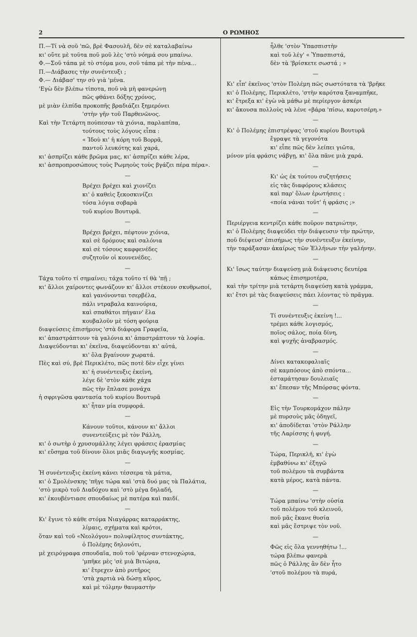2 Ο ΡΩΜΗΟΣ
Π.—Τί νὰ σοῦ 'πῶ, βρὲ Φασουλῆ, δὲν σὲ καταλαβαίνω
κι' οὔτε μὲ τοῦτα ποῦ μοῦ λὲς 'στὸ νόημά σου μπαίνω.
Φ.—Σοῦ τάπα μὲ τὸ στόμα μου, σοῦ τάπα μὲ τὴν πένα...
Π.—Διάβασες τὴν συνέντευξι ;
Φ.— Διάβασ' την σὺ γιὰ 'μένα.
'Εγὼ δὲν βλέπω τίποτα, ποῦ νὰ μὴ φανερώνῃ
πῶς φθάνει δόξης χρόνος,
μὲ μιὰν ἐλπίδα προκοπῆς βραδιάζει ξημερόνει
'στὴν γῆν τοῦ Παρθενῶνος.
Καὶ τὴν Τετάρτη πούπεσαν τὰ χιόνια, παρλαπίπα,
τούτους τοὺς λόγους εἶπα :
« Ἰδοὺ κι' ἡ κόρη τοῦ Βορρᾶ,
παντοῦ λευκότης καὶ χαρά,
κι' ἀσπρίζει κάθε βρῶμα μας, κι' ἀσπρίζει κάθε λέρα,
κι' ἀσπροπροσώπους τοὺς Ρωμηοὺς τοὺς βγάζει πέρα πέρα».
—
Βρέχει βρέχει καὶ χιονίζει
κι' ὁ καθεὶς ξεκοσκινίζει
τόσα λόγια σοβαρὰ
τοῦ κυρίου Βουτυρᾶ.
—
Βρέχει βρέχει, πέφτουν χιόνια,
καὶ σὲ δρόμους καὶ σαλόνια
καὶ σὲ τόσους καφφενέδες
συζητοῦν οἱ κουνενέδες.
—
Τάχα τοῦτο τί σημαίνει; τάχα τοῦτο τί θὰ 'πῇ ;
κι' ἄλλοι χαίροντες φωνάζουν κι' ἄλλοι στέκουν σκυθρωποί,
καὶ γανόνονται τσερβέλα,
πάλι ντραβαλα καινούρια,
καὶ σπαθάτοι πήγαιν' ἔλα
κουβαλοῦν μὲ τόση φούρια
διαψεύσεις ἐπισήμους 'στὰ διάφορα Γραφεῖα,
κι' ἀπαστράπτουν τὰ γαλόνια κι' ἀπαστράπτουν τὰ λοφία.
Διαψεύδονται κι' ἐκεῖνα, διαψεύδονται κι' αὐτά,
κι' ὅλα βγαίνουν χωρατά.
Πὲς καὶ σύ, βρὲ Περικλέτο, πῶς ποτὲ δὲν εἶχε γίνει
κι' ἡ συνέντευξις ἐκείνη,
λέγε δὲ 'στὸν κάθε χάχα
πῶς τὴν ἔπλασε μονάχα
ἡ σφριγῶσα φαντασία τοῦ κυρίου Βουτυρᾶ
κι' ἦταν μία συμφορά.
—
Κάνουν τοῦτοι, κάνουν κι' ἄλλοι
συνεντεύξεις μὲ τὸν Ράλλη,
κι' ὁ σωτὴρ ὁ χρυσομάλλης λέγει φράσεις ἐρασμίας
κι' εὔσημα τοῦ δίνουν ὅλοι μιᾶς διαγωγῆς κοσμίας.
—
Ἡ συνέντευξις ἐκείνη κάνει τέσσερα τὰ μάτια,
κι' ὁ Σμολένσκης 'πῆγε τώρα καὶ 'στὰ δυό μας τὰ Παλάτια,
'στὸ μικρὸ τοῦ Διαδόχου καὶ 'στὸ μέγα δηλαδή,
κι' ἐκουβέντιασε σπουδαίως μὲ πατέρα καὶ παιδί.
—
Κι' ἔγινε τὸ κάθε στόμα Νιαγάρρας καταρράκτης,
λίμαις, σχήματα καὶ κρότοι,
ὅταν καὶ τοῦ «Νεολόγου» πολυφίλητος συντάκτης,
ὁ Πολέμης δηλονότι,
μὲ χειρόγραφα σπουδαῖα, ποῦ τοῦ 'φέρναν στενοχώρια,
'μπῆκε μὲς 'σὲ μιὰ Βιτώρια,
κι' ἔτρεχεν ἀπὸ ρυτῆρος
'στὰ χαρτιὰ νὰ δώσῃ κῦρος,
καὶ μὲ τόλμην θαυμαστὴν
ἦλθε 'στὸν Ὑπασπιστὴν
καὶ τοῦ λέγ' « Ὑπασπιστά,
δὲν τὰ 'βρίσκετε σωστά ; »
—
Κι' εἶπ' ἐκεῖνος 'στὸν Πολέμη πῶς σωστότατα τὰ 'βρῆκε
κι' ὁ Πολέμης, Περικλέτο, 'στὴν καρότσα ξαναμπῆκε,
κι' ἔτρεξα κι' ἐγὼ νὰ μάθω μὲ περίεργον ἀσκέρι
κι' ἄκουσα πολλοὺς νὰ λένε «βάρα 'πίσω, καροτσέρη.»
—
Κι' ὁ Πολέμης ἐπιστρέψας 'στοῦ κυρίου Βουτυρᾶ
ἔγραψε τὰ γεγονότα
κι' εἶπε πῶς δὲν λείπει γιῶτα,
μόνον μία φράσις νάβγῃ, κι' ὅλα πᾶνε μιὰ χαρά.
—
Κι' ὡς ἐκ τούτου συζητήσεις
εἰς τὰς διαφόρους κλάσεις
καὶ παρ' ὅλων ἐρωτήσεις :
«ποία νάναι τοῦτ' ἡ φράσις ;»
—
Περιέργεια κεντρίζει κάθε ποῦρον πατριώτην,
κι' ὁ Πολέμης διαψεύδει τὴν διάψευσιν τὴν πρώτην,
ποῦ διέψευσ' ἐπισήμως τὴν συνέντευξιν ἐκείνην,
τὴν ταράξασαν ἀκαίρως τῶν Ἑλλήνων τὴν γαλήνην.
—
Κι' ἴσως ταύτην διαψεύσῃ μιὰ διάψευσις δευτέρα
κάπως ἐπισημοτέρα,
καὶ τὴν τρίτην μιὰ τετάρτη διαψεύσῃ κατὰ γράμμα,
κι' ἔτσι μὲ τὰς διαψεύσεις πάει λέοντας τὸ πρᾶγμα.
—
Τί συνέντευξις ἐκείνη !...
τρέμει κάθε λογισμός,
ποῖος σάλος, ποία δίνη,
καὶ ψυχῆς ἀναβρασμός.
—
Δίνει κατακεφαλιαῖς
σὲ καμπόσους ἀπὸ σπόντα...
ἐσταμάτησαν δουλειαῖς
κι' ἔπεσαν τῆς Μπόρσας φόντα.
—
Εἰς τὴν Τουρκομάχον πάλην
μὲ πυρσοὺς μᾶς ὁδηγεῖ,
κι' ἀποδίδεται 'στὸν Ράλλην
τῆς Λαρίσσης ἡ φυγή.
—
Τώρα, Περικλῆ, κι' ἐγὼ
ἐμβαθύνω κι' ἐξηγῶ
τοῦ πολέμου τὰ συμβάντα
κατὰ μέρος, κατὰ πάντα.
—
Τώρα μπαίνω 'στὴν οὐσία
τοῦ πολέμου τοῦ κλεινοῦ,
ποῦ μᾶς ἔκανε θυσία
καὶ μᾶς ἔστριψε τὸν νοῦ.
—
Φῶς εἰς ὅλα γεννηθήτω !...
τώρα βλέπω φανερὰ
πῶς ὁ Ράλλης ἂν δὲν ἦτο
'στοῦ πολέμου τὰ πυρά,